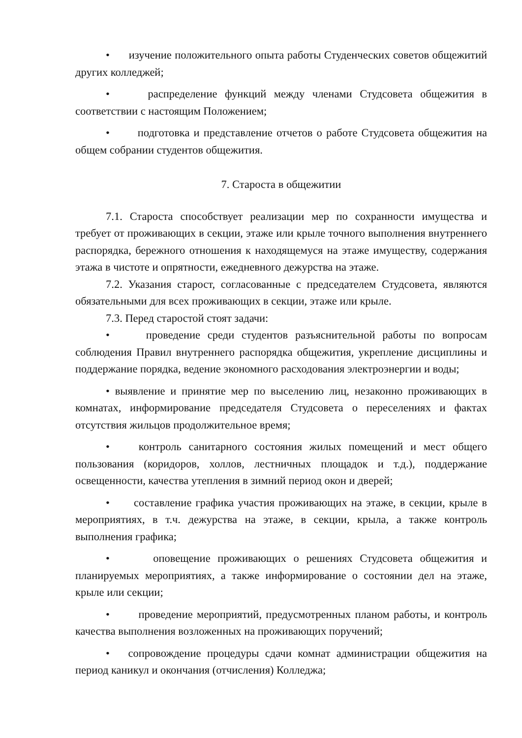• изучение положительного опыта работы Студенческих советов общежитий других колледжей;
• распределение функций между членами Студсовета общежития в соответствии с настоящим Положением;
• подготовка и представление отчетов о работе Студсовета общежития на общем собрании студентов общежития.
7. Староста в общежитии
7.1. Староста способствует реализации мер по сохранности имущества и требует от проживающих в секции, этаже или крыле точного выполнения внутреннего распорядка, бережного отношения к находящемуся на этаже имуществу, содержания этажа в чистоте и опрятности, ежедневного дежурства на этаже.
7.2. Указания старост, согласованные с председателем Студсовета, являются обязательными для всех проживающих в секции, этаже или крыле.
7.3. Перед старостой стоят задачи:
• проведение среди студентов разъяснительной работы по вопросам соблюдения Правил внутреннего распорядка общежития, укрепление дисциплины и поддержание порядка, ведение экономного расходования электроэнергии и воды;
• выявление и принятие мер по выселению лиц, незаконно проживающих в комнатах, информирование председателя Студсовета о переселениях и фактах отсутствия жильцов продолжительное время;
• контроль санитарного состояния жилых помещений и мест общего пользования (коридоров, холлов, лестничных площадок и т.д.), поддержание освещенности, качества утепления в зимний период окон и дверей;
• составление графика участия проживающих на этаже, в секции, крыле в мероприятиях, в т.ч. дежурства на этаже, в секции, крыла, а также контроль выполнения графика;
• оповещение проживающих о решениях Студсовета общежития и планируемых мероприятиях, а также информирование о состоянии дел на этаже, крыле или секции;
• проведение мероприятий, предусмотренных планом работы, и контроль качества выполнения возложенных на проживающих поручений;
• сопровождение процедуры сдачи комнат администрации общежития на период каникул и окончания (отчисления) Колледжа;